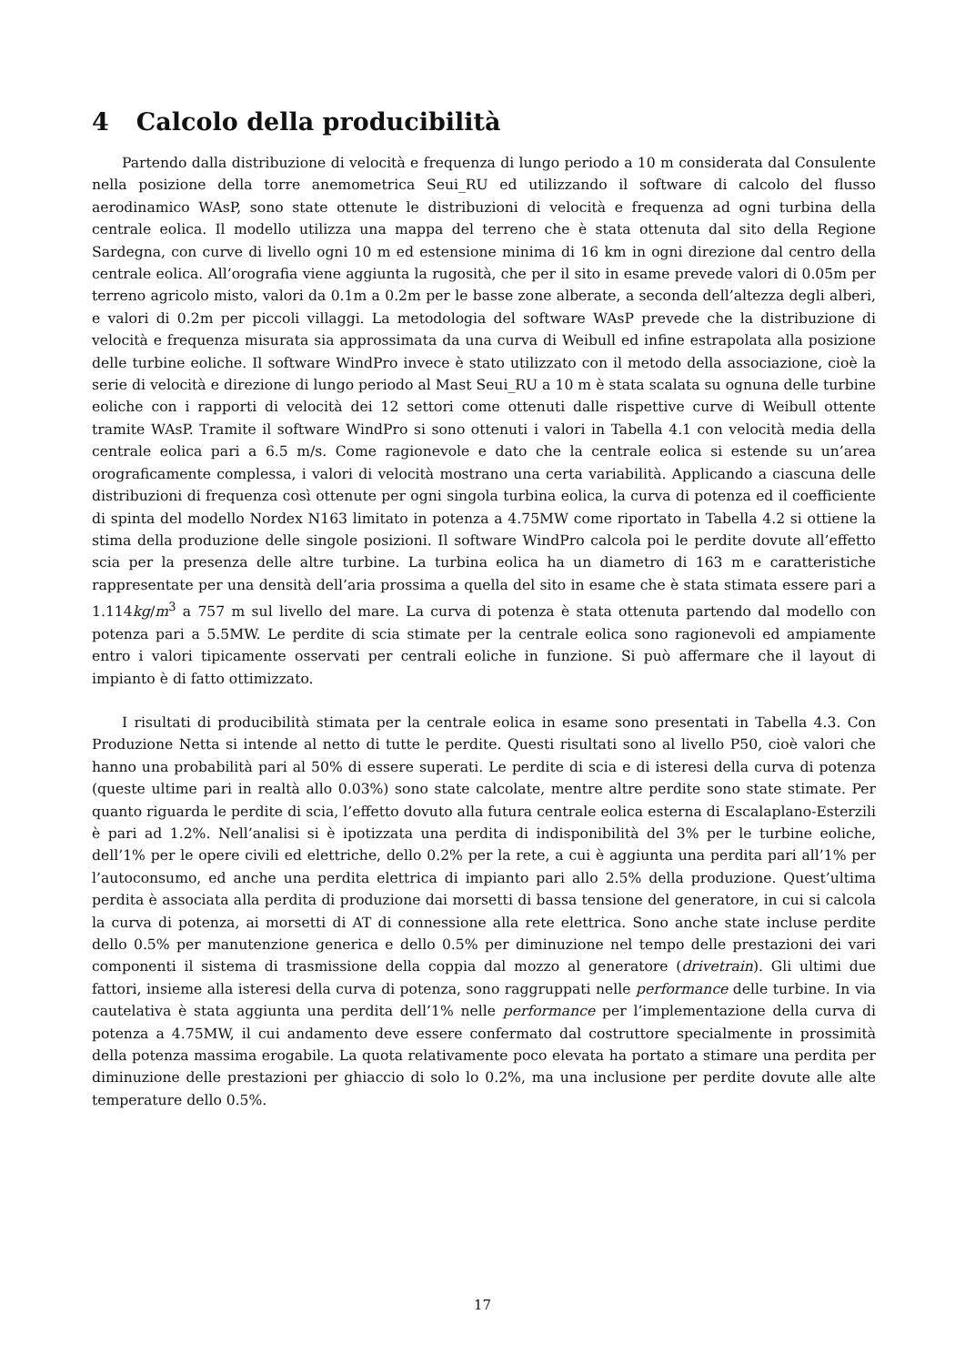4 Calcolo della producibilità
Partendo dalla distribuzione di velocità e frequenza di lungo periodo a 10 m considerata dal Consulente nella posizione della torre anemometrica Seui_RU ed utilizzando il software di calcolo del flusso aerodinamico WAsP, sono state ottenute le distribuzioni di velocità e frequenza ad ogni turbina della centrale eolica. Il modello utilizza una mappa del terreno che è stata ottenuta dal sito della Regione Sardegna, con curve di livello ogni 10 m ed estensione minima di 16 km in ogni direzione dal centro della centrale eolica. All’orografia viene aggiunta la rugosità, che per il sito in esame prevede valori di 0.05m per terreno agricolo misto, valori da 0.1m a 0.2m per le basse zone alberate, a seconda dell’altezza degli alberi, e valori di 0.2m per piccoli villaggi. La metodologia del software WAsP prevede che la distribuzione di velocità e frequenza misurata sia approssimata da una curva di Weibull ed infine estrapolata alla posizione delle turbine eoliche. Il software WindPro invece è stato utilizzato con il metodo della associazione, cioè la serie di velocità e direzione di lungo periodo al Mast Seui_RU a 10 m è stata scalata su ognuna delle turbine eoliche con i rapporti di velocità dei 12 settori come ottenuti dalle rispettive curve di Weibull ottente tramite WAsP. Tramite il software WindPro si sono ottenuti i valori in Tabella 4.1 con velocità media della centrale eolica pari a 6.5 m/s. Come ragionevole e dato che la centrale eolica si estende su un’area orograficamente complessa, i valori di velocità mostrano una certa variabilità. Applicando a ciascuna delle distribuzioni di frequenza così ottenute per ogni singola turbina eolica, la curva di potenza ed il coefficiente di spinta del modello Nordex N163 limitato in potenza a 4.75MW come riportato in Tabella 4.2 si ottiene la stima della produzione delle singole posizioni. Il software WindPro calcola poi le perdite dovute all’effetto scia per la presenza delle altre turbine. La turbina eolica ha un diametro di 163 m e caratteristiche rappresentate per una densità dell’aria prossima a quella del sito in esame che è stata stimata essere pari a 1.114kg/m<sup>3</sup> a 757 m sul livello del mare. La curva di potenza è stata ottenuta partendo dal modello con potenza pari a 5.5MW. Le perdite di scia stimate per la centrale eolica sono ragionevoli ed ampiamente entro i valori tipicamente osservati per centrali eoliche in funzione. Si può affermare che il layout di impianto è di fatto ottimizzato.
I risultati di producibilità stimata per la centrale eolica in esame sono presentati in Tabella 4.3. Con Produzione Netta si intende al netto di tutte le perdite. Questi risultati sono al livello P50, cioè valori che hanno una probabilità pari al 50% di essere superati. Le perdite di scia e di isteresi della curva di potenza (queste ultime pari in realtà allo 0.03%) sono state calcolate, mentre altre perdite sono state stimate. Per quanto riguarda le perdite di scia, l’effetto dovuto alla futura centrale eolica esterna di Escalaplano-Esterzili è pari ad 1.2%. Nell’analisi si è ipotizzata una perdita di indisponibilità del 3% per le turbine eoliche, dell’1% per le opere civili ed elettriche, dello 0.2% per la rete, a cui è aggiunta una perdita pari all’1% per l’autoconsumo, ed anche una perdita elettrica di impianto pari allo 2.5% della produzione. Quest’ultima perdita è associata alla perdita di produzione dai morsetti di bassa tensione del generatore, in cui si calcola la curva di potenza, ai morsetti di AT di connessione alla rete elettrica. Sono anche state incluse perdite dello 0.5% per manutenzione generica e dello 0.5% per diminuzione nel tempo delle prestazioni dei vari componenti il sistema di trasmissione della coppia dal mozzo al generatore (drivetrain). Gli ultimi due fattori, insieme alla isteresi della curva di potenza, sono raggruppati nelle performance delle turbine. In via cautelativa è stata aggiunta una perdita dell’1% nelle performance per l’implementazione della curva di potenza a 4.75MW, il cui andamento deve essere confermato dal costruttore specialmente in prossimità della potenza massima erogabile. La quota relativamente poco elevata ha portato a stimare una perdita per diminuzione delle prestazioni per ghiaccio di solo lo 0.2%, ma una inclusione per perdite dovute alle alte temperature dello 0.5%.
17